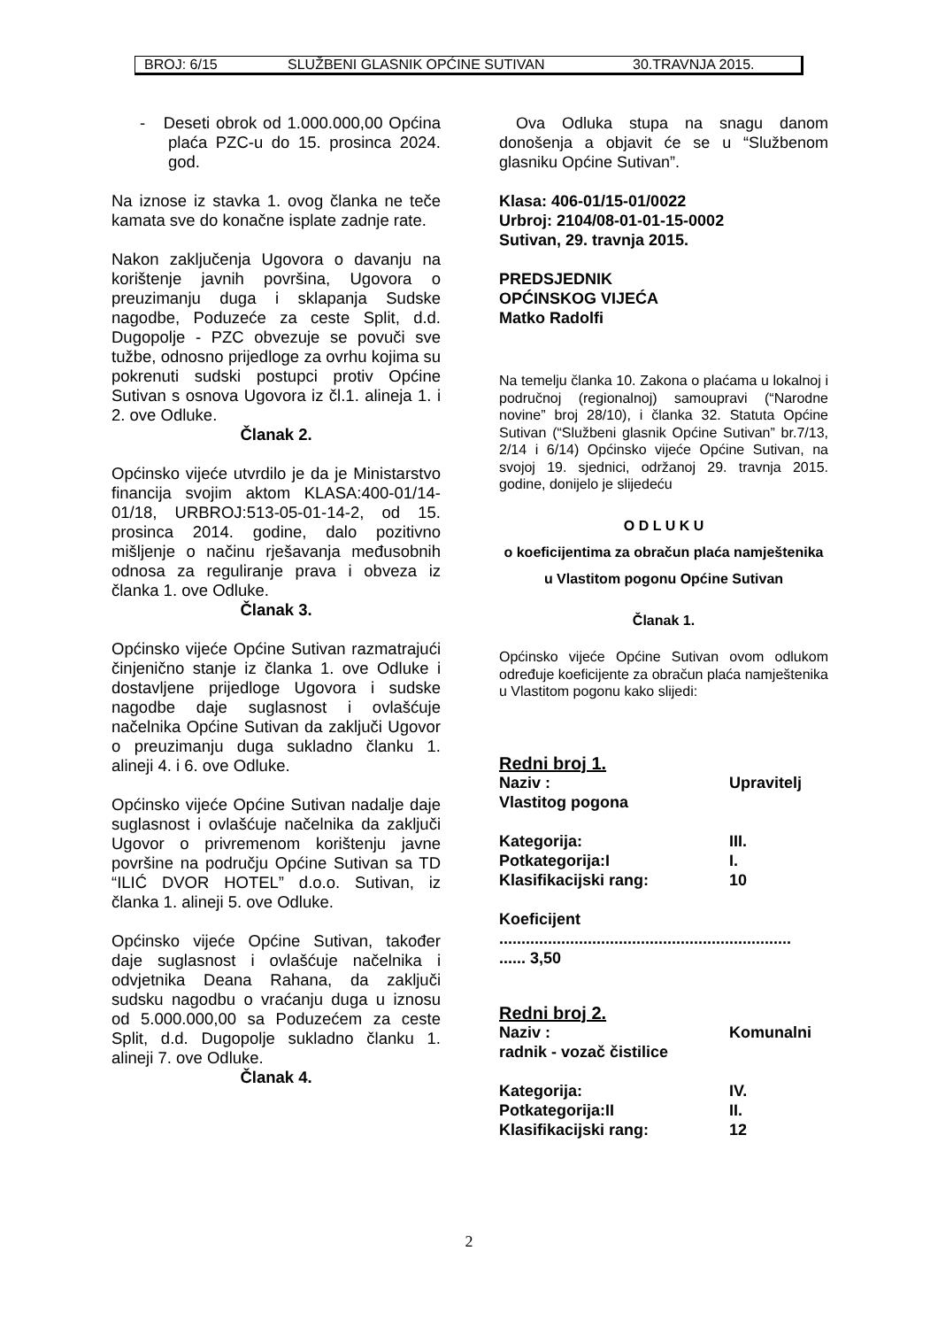BROJ: 6/15 SLUŽBENI GLASNIK OPĆINE SUTIVAN 30.TRAVNJA 2015.
- Deseti obrok od 1.000.000,00 Općina plaća PZC-u do 15. prosinca 2024. god.
Na iznose iz stavka 1. ovog članka ne teče kamata sve do konačne isplate zadnje rate.
Nakon zaključenja Ugovora o davanju na korištenje javnih površina, Ugovora o preuzimanju duga i sklapanja Sudske nagodbe, Poduzeće za ceste Split, d.d. Dugopolje - PZC obvezuje se povuči sve tužbe, odnosno prijedloge za ovrhu kojima su pokrenuti sudski postupci protiv Općine Sutivan s osnova Ugovora iz čl.1. alineja 1. i 2. ove Odluke.
Članak 2.
Općinsko vijeće utvrdilo je da je Ministarstvo financija svojim aktom KLASA:400-01/14-01/18, URBROJ:513-05-01-14-2, od 15. prosinca 2014. godine, dalo pozitivno mišljenje o načinu rješavanja međusobnih odnosa za reguliranje prava i obveza iz članka 1. ove Odluke.
Članak 3.
Općinsko vijeće Općine Sutivan razmatrajući činjenično stanje iz članka 1. ove Odluke i dostavljene prijedloge Ugovora i sudske nagodbe daje suglasnost i ovlašćuje načelnika Općine Sutivan da zaključi Ugovor o preuzimanju duga sukladno članku 1. alineji 4. i 6. ove Odluke.
Općinsko vijeće Općine Sutivan nadalje daje suglasnost i ovlašćuje načelnika da zaključi Ugovor o privremenom korištenju javne površine na području Općine Sutivan sa TD “ILIĆ DVOR HOTEL” d.o.o. Sutivan, iz članka 1. alineji 5. ove Odluke.
Općinsko vijeće Općine Sutivan, također daje suglasnost i ovlašćuje načelnika i odvjetnika Deana Rahana, da zaključi sudsku nagodbu o vraćanju duga u iznosu od 5.000.000,00 sa Poduzećem za ceste Split, d.d. Dugopolje sukladno članku 1. alineji 7. ove Odluke.
Članak 4.
Ova Odluka stupa na snagu danom donošenja a objavit će se u “Službenom glasniku Općine Sutivan”.
Klasa: 406-01/15-01/0022
Urbroj: 2104/08-01-01-15-0002
Sutivan, 29. travnja 2015.
PREDSJEDNIK
OPĆINSKOG VIJEĆA
Matko Radolfi
Na temelju članka 10. Zakona o plaćama u lokalnoj i područnoj (regionalnoj) samoupravi (“Narodne novine” broj 28/10), i članka 32. Statuta Općine Sutivan (“Službeni glasnik Općine Sutivan” br.7/13, 2/14 i 6/14) Općinsko vijeće Općine Sutivan, na svojoj 19. sjednici, održanoj 29. travnja 2015. godine, donijelo je slijedeću
O D L U K U
o koeficijentima za obračun plaća namještenika u Vlastitom pogonu Općine Sutivan
Članak 1.
Općinsko vijeće Općine Sutivan ovom odlukom određuje koeficijente za obračun plaća namještenika u Vlastitom pogonu kako slijedi:
Redni broj 1.
Naziv : Upravitelj
Vlastitog pogona
Kategorija: III.
Potkategorija:I I.
Klasifikacijski rang: 10
Koeficijent
..................................................................
...... 3,50
Redni broj 2.
Naziv : Komunalni
radnik - vozač čistilice
Kategorija: IV.
Potkategorija:II II.
Klasifikacijski rang: 12
2